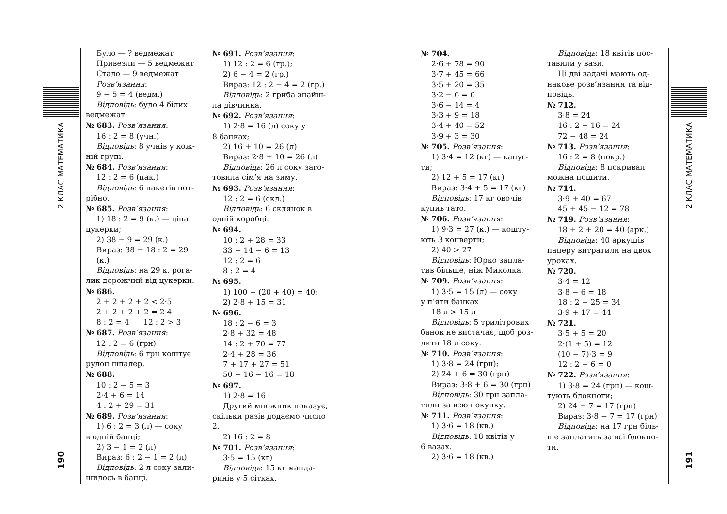2 КЛАС МАТЕМАТИКА
190
Було — ? ведмежат
Привезли — 5 ведмежат
Стало — 9 ведмежат
Розв’язання:
9 − 5 = 4 (ведм.)
Відповідь: було 4 білих
ведмежат.
№ 683. Розв’язання:
16 : 2 = 8 (учн.)
Відповідь: 8 учнів у кож-
ній групі.
№ 684. Розв’язання:
12 : 2 = 6 (пак.)
Відповідь: 6 пакетів пот-
рібно.
№ 685. Розв’язання:
1) 18 : 2 = 9 (к.) — ціна
цукерки;
2) 38 − 9 = 29 (к.)
Вираз: 38 − 18 : 2 = 29 (к.)
Відповідь: на 29 к. рога-
лик дорожчий від цукерки.
№ 686.
2 + 2 + 2 + 2 < 2·5
2 + 2 + 2 + 2 = 2·4
8 : 2 = 4 12 : 2 > 3
№ 687. Розв’язання:
12 : 2 = 6 (грн)
Відповідь: 6 грн коштує
рулон шпалер.
№ 688.
10 : 2 − 5 = 3
2·4 + 6 = 14
4 : 2 + 29 = 31
№ 689. Розв’язання:
1) 6 : 2 = 3 (л) — соку
в одній банці;
2) 3 − 1 = 2 (л)
Вираз: 6 : 2 − 1 = 2 (л)
Відповідь: 2 л соку зали-
шилось в банці.
№ 691. Розв’язання:
1) 12 : 2 = 6 (гр.);
2) 6 − 4 = 2 (гр.)
Вираз: 12 : 2 − 4 = 2 (гр.)
Відповідь: 2 гриба знайш-
ла дівчинка.
№ 692. Розв’язання:
1) 2·8 = 16 (л) соку у
8 банках;
2) 16 + 10 = 26 (л)
Вираз: 2·8 + 10 = 26 (л)
Відповідь: 26 л соку заго-
товила сім’я на зиму.
№ 693. Розв’язання:
12 : 2 = 6 (скл.)
Відповідь: 6 склянок в
одній коробці.
№ 694.
10 : 2 + 28 = 33
33 − 14 − 6 = 13
12 : 2 = 6
8 : 2 = 4
№ 695.
1) 100 − (20 + 40) = 40;
2) 2·8 + 15 = 31
№ 696.
18 : 2 − 6 = 3
2·8 + 32 = 48
14 : 2 + 70 = 77
2·4 + 28 = 36
7 + 17 + 27 = 51
50 − 16 − 16 = 18
№ 697.
1) 2·8 = 16
Другий множник показує,
скільки разів додаємо число 2.
2) 16 : 2 = 8
№ 701. Розв’язання:
3·5 = 15 (кг)
Відповідь: 15 кг манда-
ринів у 5 сітках.
№ 704.
2·6 + 78 = 90
3·7 + 45 = 66
3·5 + 20 = 35
3·2 − 6 = 0
3·6 − 14 = 4
3·3 + 9 = 18
3·4 + 40 = 52
3·9 + 3 = 30
№ 705. Розв’язання:
1) 3·4 = 12 (кг) — капус-
ти;
2) 12 + 5 = 17 (кг)
Вираз: 3·4 + 5 = 17 (кг)
Відповідь: 17 кг овочів
купив тато.
№ 706. Розв’язання:
1) 9·3 = 27 (к.) — кошту-
ють 3 конверти;
2) 40 > 27
Відповідь: Юрко запла-
тив більше, ніж Миколка.
№ 709. Розв’язання:
1) 3·5 = 15 (л) — соку
у п’яти банках
18 л > 15 л
Відповідь: 5 трилітрових
банок не вистачає, щоб роз-
лити 18 л соку.
№ 710. Розв’язання:
1) 3·8 = 24 (грн);
2) 24 + 6 = 30 (грн)
Вираз: 3·8 + 6 = 30 (грн)
Відповідь: 30 грн запла-
тили за всю покупку.
№ 711. Розв’язання:
1) 3·6 = 18 (кв.)
Відповідь: 18 квітів у
6 вазах.
2) 3·6 = 18 (кв.)
Відповідь: 18 квітів пос-
тавили у вази.
Ці дві задачі мають од-
накове розв’язання та від-
повідь.
№ 712.
3·8 = 24
16 : 2 + 16 = 24
72 − 48 = 24
№ 713. Розв’язання:
16 : 2 = 8 (покр.)
Відповідь: 8 покривал
можна пошити.
№ 714.
3·9 + 40 = 67
45 + 45 − 12 = 78
№ 719. Розв’язання:
18 + 2 + 20 = 40 (арк.)
Відповідь: 40 аркушів
паперу витратили на двох
уроках.
№ 720.
3·4 = 12
3·8 − 6 = 18
18 : 2 + 25 = 34
3·9 + 17 = 44
№ 721.
3·5 + 5 = 20
2·(1 + 5) = 12
(10 − 7)·3 = 9
12 : 2 − 6 = 0
№ 722. Розв’язання:
1) 3·8 = 24 (грн) — кош-
тують блокноти;
2) 24 − 7 = 17 (грн)
Вираз: 3·8 − 7 = 17 (грн)
Відповідь: на 17 грн біль-
ше заплатять за всі блокно-
ти.
2 КЛАС МАТЕМАТИКА
191